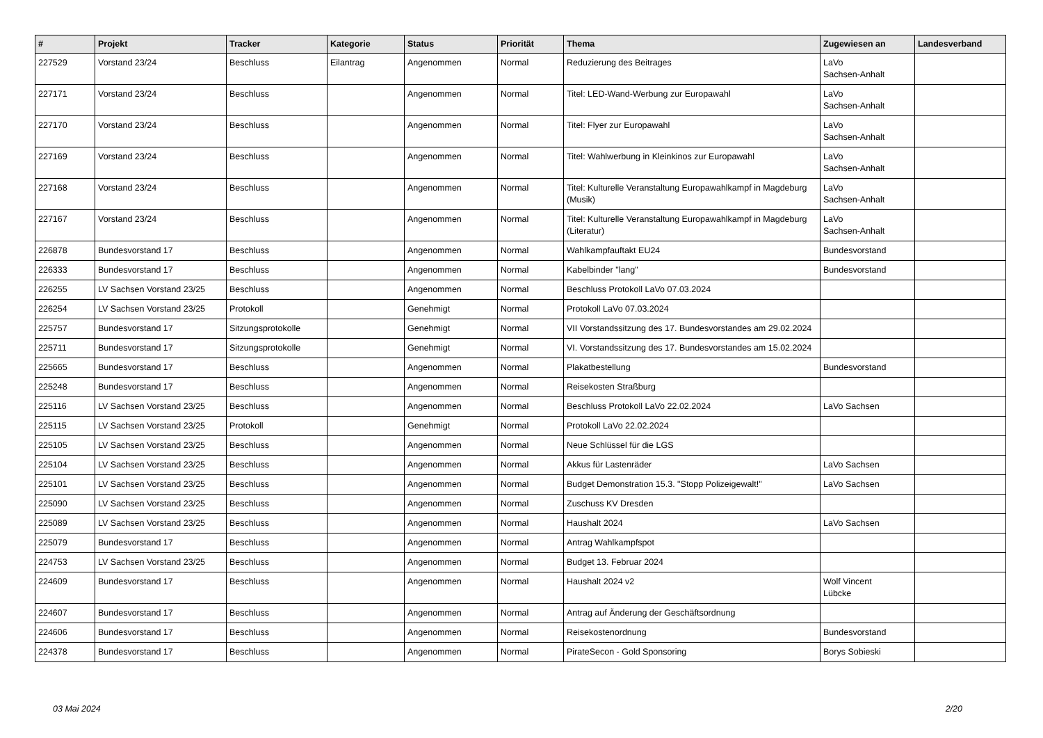| # | Projekt | Tracker | Kategorie | Status | Priorität | Thema | Zugewiesen an | Landesverband |
| --- | --- | --- | --- | --- | --- | --- | --- | --- |
| 227529 | Vorstand 23/24 | Beschluss | Eilantrag | Angenommen | Normal | Reduzierung des Beitrages | LaVo Sachsen-Anhalt | |
| 227171 | Vorstand 23/24 | Beschluss | | Angenommen | Normal | Titel: LED-Wand-Werbung zur Europawahl | LaVo Sachsen-Anhalt | |
| 227170 | Vorstand 23/24 | Beschluss | | Angenommen | Normal | Titel: Flyer zur Europawahl | LaVo Sachsen-Anhalt | |
| 227169 | Vorstand 23/24 | Beschluss | | Angenommen | Normal | Titel: Wahlwerbung in Kleinkinos zur Europawahl | LaVo Sachsen-Anhalt | |
| 227168 | Vorstand 23/24 | Beschluss | | Angenommen | Normal | Titel: Kulturelle Veranstaltung Europawahlkampf in Magdeburg (Musik) | LaVo Sachsen-Anhalt | |
| 227167 | Vorstand 23/24 | Beschluss | | Angenommen | Normal | Titel: Kulturelle Veranstaltung Europawahlkampf in Magdeburg (Literatur) | LaVo Sachsen-Anhalt | |
| 226878 | Bundesvorstand 17 | Beschluss | | Angenommen | Normal | Wahlkampfauftakt EU24 | Bundesvorstand | |
| 226333 | Bundesvorstand 17 | Beschluss | | Angenommen | Normal | Kabelbinder "lang" | Bundesvorstand | |
| 226255 | LV Sachsen Vorstand 23/25 | Beschluss | | Angenommen | Normal | Beschluss Protokoll LaVo 07.03.2024 | | |
| 226254 | LV Sachsen Vorstand 23/25 | Protokoll | | Genehmigt | Normal | Protokoll LaVo 07.03.2024 | | |
| 225757 | Bundesvorstand 17 | Sitzungsprotokolle | | Genehmigt | Normal | VII Vorstandssitzung des 17. Bundesvorstandes am 29.02.2024 | | |
| 225711 | Bundesvorstand 17 | Sitzungsprotokolle | | Genehmigt | Normal | VI. Vorstandssitzung des 17. Bundesvorstandes am 15.02.2024 | | |
| 225665 | Bundesvorstand 17 | Beschluss | | Angenommen | Normal | Plakatbestellung | Bundesvorstand | |
| 225248 | Bundesvorstand 17 | Beschluss | | Angenommen | Normal | Reisekosten Straßburg | | |
| 225116 | LV Sachsen Vorstand 23/25 | Beschluss | | Angenommen | Normal | Beschluss Protokoll LaVo 22.02.2024 | LaVo Sachsen | |
| 225115 | LV Sachsen Vorstand 23/25 | Protokoll | | Genehmigt | Normal | Protokoll LaVo 22.02.2024 | | |
| 225105 | LV Sachsen Vorstand 23/25 | Beschluss | | Angenommen | Normal | Neue Schlüssel für die LGS | | |
| 225104 | LV Sachsen Vorstand 23/25 | Beschluss | | Angenommen | Normal | Akkus für Lastenräder | LaVo Sachsen | |
| 225101 | LV Sachsen Vorstand 23/25 | Beschluss | | Angenommen | Normal | Budget Demonstration 15.3. "Stopp Polizeigewalt!" | LaVo Sachsen | |
| 225090 | LV Sachsen Vorstand 23/25 | Beschluss | | Angenommen | Normal | Zuschuss KV Dresden | | |
| 225089 | LV Sachsen Vorstand 23/25 | Beschluss | | Angenommen | Normal | Haushalt 2024 | LaVo Sachsen | |
| 225079 | Bundesvorstand 17 | Beschluss | | Angenommen | Normal | Antrag Wahlkampfspot | | |
| 224753 | LV Sachsen Vorstand 23/25 | Beschluss | | Angenommen | Normal | Budget 13. Februar 2024 | | |
| 224609 | Bundesvorstand 17 | Beschluss | | Angenommen | Normal | Haushalt 2024 v2 | Wolf Vincent Lübcke | |
| 224607 | Bundesvorstand 17 | Beschluss | | Angenommen | Normal | Antrag auf Änderung der Geschäftsordnung | | |
| 224606 | Bundesvorstand 17 | Beschluss | | Angenommen | Normal | Reisekostenordnung | Bundesvorstand | |
| 224378 | Bundesvorstand 17 | Beschluss | | Angenommen | Normal | PirateSecon - Gold Sponsoring | Borys Sobieski | |
03 Mai 2024 2/20